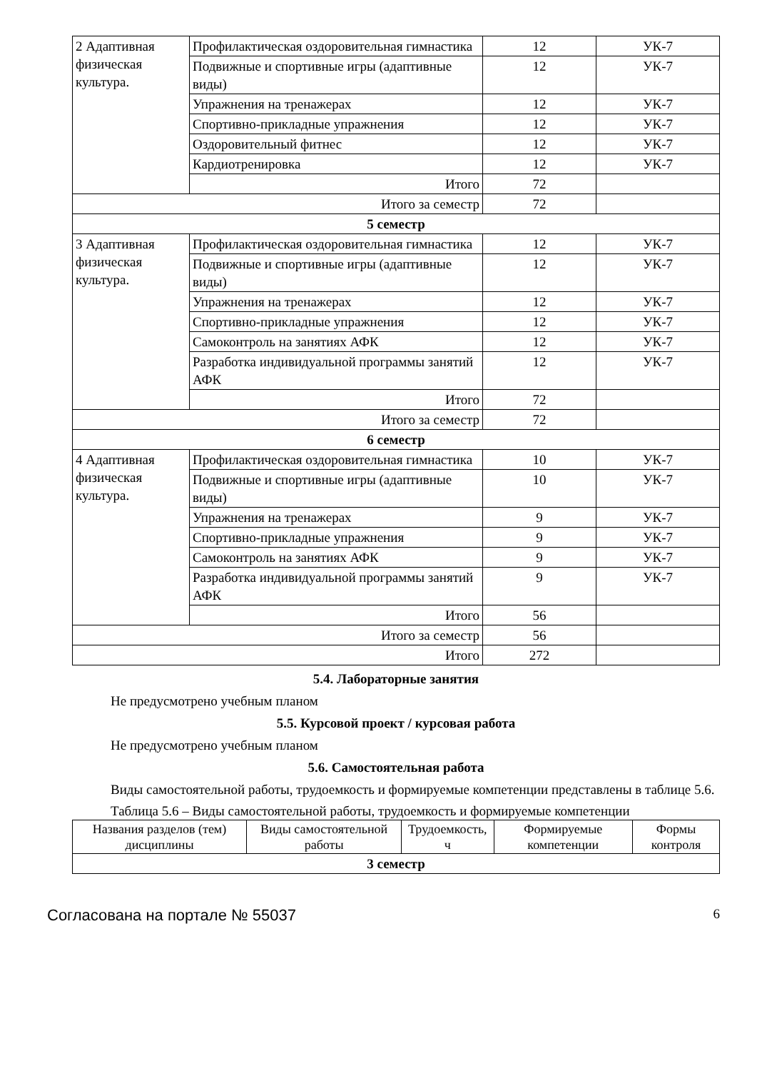| 2 Адаптивная физическая культура. | Профилактическая оздоровительная гимнастика | 12 | УК-7 |
| | Подвижные и спортивные игры (адаптивные виды) | 12 | УК-7 |
| | Упражнения на тренажерах | 12 | УК-7 |
| | Спортивно-прикладные упражнения | 12 | УК-7 |
| | Оздоровительный фитнес | 12 | УК-7 |
| | Кардиотренировка | 12 | УК-7 |
| | Итого | 72 | |
| Итого за семестр | | 72 | |
| 5 семестр | | | |
| 3 Адаптивная физическая культура. | Профилактическая оздоровительная гимнастика | 12 | УК-7 |
| | Подвижные и спортивные игры (адаптивные виды) | 12 | УК-7 |
| | Упражнения на тренажерах | 12 | УК-7 |
| | Спортивно-прикладные упражнения | 12 | УК-7 |
| | Самоконтроль на занятиях АФК | 12 | УК-7 |
| | Разработка индивидуальной программы занятий АФК | 12 | УК-7 |
| | Итого | 72 | |
| Итого за семестр | | 72 | |
| 6 семестр | | | |
| 4 Адаптивная физическая культура. | Профилактическая оздоровительная гимнастика | 10 | УК-7 |
| | Подвижные и спортивные игры (адаптивные виды) | 10 | УК-7 |
| | Упражнения на тренажерах | 9 | УК-7 |
| | Спортивно-прикладные упражнения | 9 | УК-7 |
| | Самоконтроль на занятиях АФК | 9 | УК-7 |
| | Разработка индивидуальной программы занятий АФК | 9 | УК-7 |
| | Итого | 56 | |
| Итого за семестр | | 56 | |
| Итого | | 272 | |
5.4. Лабораторные занятия
Не предусмотрено учебным планом
5.5. Курсовой проект / курсовая работа
Не предусмотрено учебным планом
5.6. Самостоятельная работа
Виды самостоятельной работы, трудоемкость и формируемые компетенции представлены в таблице 5.6.
Таблица 5.6 – Виды самостоятельной работы, трудоемкость и формируемые компетенции
| Названия разделов (тем) дисциплины | Виды самостоятельной работы | Трудоемкость, ч | Формируемые компетенции | Формы контроля |
| --- | --- | --- | --- | --- |
| 3 семестр | | | | |
Согласована на портале № 55037 6